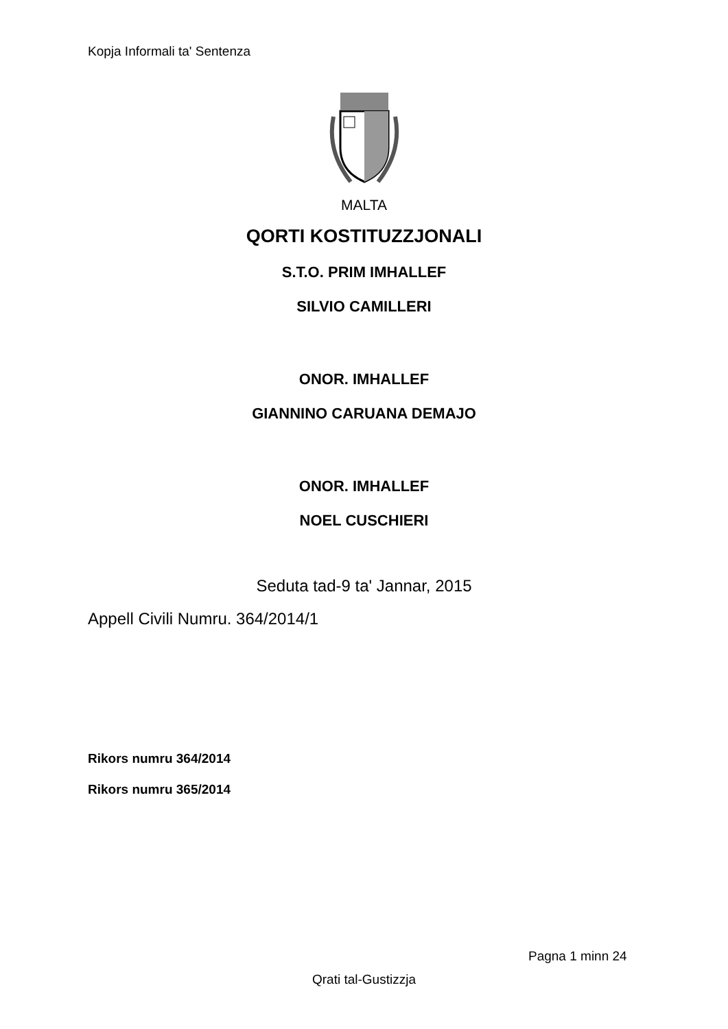Kopja Informali ta' Sentenza
MALTA
QORTI KOSTITUZZJONALI
S.T.O. PRIM IMHALLEF
SILVIO CAMILLERI
ONOR. IMHALLEF
GIANNINO CARUANA DEMAJO
ONOR. IMHALLEF
NOEL CUSCHIERI
Seduta tad-9 ta' Jannar, 2015
Appell Civili Numru. 364/2014/1
Rikors numru 364/2014
Rikors numru 365/2014
Pagna 1 minn 24
Qrati tal-Gustizzja